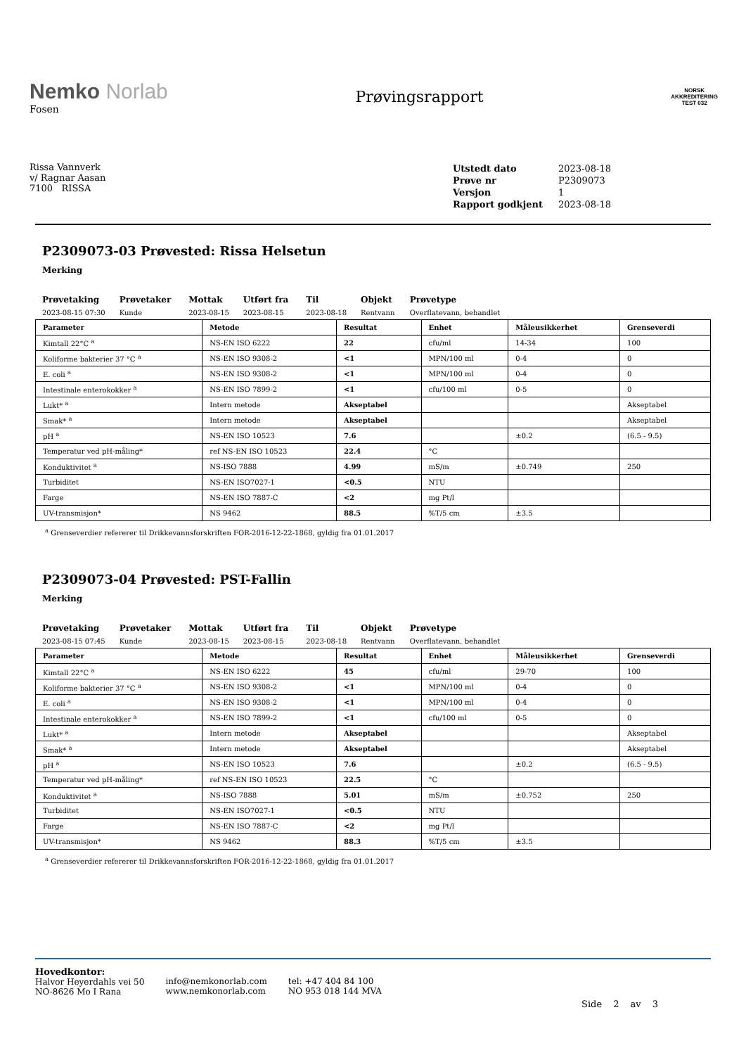Nemko Norlab
Fosen
Prøvingsrapport
NORSK
AKKREDITERING
TEST 032
Rissa Vannverk
v/ Ragnar Aasan
7100 RISSA
| Utstedt dato | 2023-08-18 |
| Prøve nr | P2309073 |
| Versjon | 1 |
| Rapport godkjent | 2023-08-18 |
P2309073-03 Prøvested: Rissa Helsetun
Merking
| Prøvetaking | Prøvetaker | Mottak | Utført fra | Til | Objekt | Prøvetype |
| --- | --- | --- | --- | --- | --- | --- |
| 2023-08-15 07:30 | Kunde | 2023-08-15 | 2023-08-15 | 2023-08-18 | Rentvann | Overflatevann, behandlet |
| Parameter | Metode | Resultat | Enhet | Måleusikkerhet | Grenseverdi |
| --- | --- | --- | --- | --- | --- |
| Kimtall 22°C <sup>a</sup> | NS-EN ISO 6222 | 22 | cfu/ml | 14-34 | 100 |
| Koliforme bakterier 37 °C <sup>a</sup> | NS-EN ISO 9308-2 | <1 | MPN/100 ml | 0-4 | 0 |
| E. coli <sup>a</sup> | NS-EN ISO 9308-2 | <1 | MPN/100 ml | 0-4 | 0 |
| Intestinale enterokokker <sup>a</sup> | NS-EN ISO 7899-2 | <1 | cfu/100 ml | 0-5 | 0 |
| Lukt* <sup>a</sup> | Intern metode | Akseptabel | | | Akseptabel |
| Smak* <sup>a</sup> | Intern metode | Akseptabel | | | Akseptabel |
| pH <sup>a</sup> | NS-EN ISO 10523 | 7.6 | | ±0.2 | (6.5 - 9.5) |
| Temperatur ved pH-måling* | ref NS-EN ISO 10523 | 22.4 | °C | | |
| Konduktivitet <sup>a</sup> | NS-ISO 7888 | 4.99 | mS/m | ±0.749 | 250 |
| Turbiditet | NS-EN ISO7027-1 | <0.5 | NTU | | |
| Farge | NS-EN ISO 7887-C | <2 | mg Pt/l | | |
| UV-transmisjon* | NS 9462 | 88.5 | %T/5 cm | ±3.5 | |
<sup>a</sup> Grenseverdier refererer til Drikkevannsforskriften FOR-2016-12-22-1868, gyldig fra 01.01.2017
P2309073-04 Prøvested: PST-Fallin
Merking
| Prøvetaking | Prøvetaker | Mottak | Utført fra | Til | Objekt | Prøvetype |
| --- | --- | --- | --- | --- | --- | --- |
| 2023-08-15 07:45 | Kunde | 2023-08-15 | 2023-08-15 | 2023-08-18 | Rentvann | Overflatevann, behandlet |
| Parameter | Metode | Resultat | Enhet | Måleusikkerhet | Grenseverdi |
| --- | --- | --- | --- | --- | --- |
| Kimtall 22°C <sup>a</sup> | NS-EN ISO 6222 | 45 | cfu/ml | 29-70 | 100 |
| Koliforme bakterier 37 °C <sup>a</sup> | NS-EN ISO 9308-2 | <1 | MPN/100 ml | 0-4 | 0 |
| E. coli <sup>a</sup> | NS-EN ISO 9308-2 | <1 | MPN/100 ml | 0-4 | 0 |
| Intestinale enterokokker <sup>a</sup> | NS-EN ISO 7899-2 | <1 | cfu/100 ml | 0-5 | 0 |
| Lukt* <sup>a</sup> | Intern metode | Akseptabel | | | Akseptabel |
| Smak* <sup>a</sup> | Intern metode | Akseptabel | | | Akseptabel |
| pH <sup>a</sup> | NS-EN ISO 10523 | 7.6 | | ±0.2 | (6.5 - 9.5) |
| Temperatur ved pH-måling* | ref NS-EN ISO 10523 | 22.5 | °C | | |
| Konduktivitet <sup>a</sup> | NS-ISO 7888 | 5.01 | mS/m | ±0.752 | 250 |
| Turbiditet | NS-EN ISO7027-1 | <0.5 | NTU | | |
| Farge | NS-EN ISO 7887-C | <2 | mg Pt/l | | |
| UV-transmisjon* | NS 9462 | 88.3 | %T/5 cm | ±3.5 | |
<sup>a</sup> Grenseverdier refererer til Drikkevannsforskriften FOR-2016-12-22-1868, gyldig fra 01.01.2017
Hovedkontor:
Halvor Heyerdahls vei 50
NO-8626 Mo I Rana
info@nemkonorlab.com
www.nemkonorlab.com
tel: +47 404 84 100
NO 953 018 144 MVA
Side 2 av 3